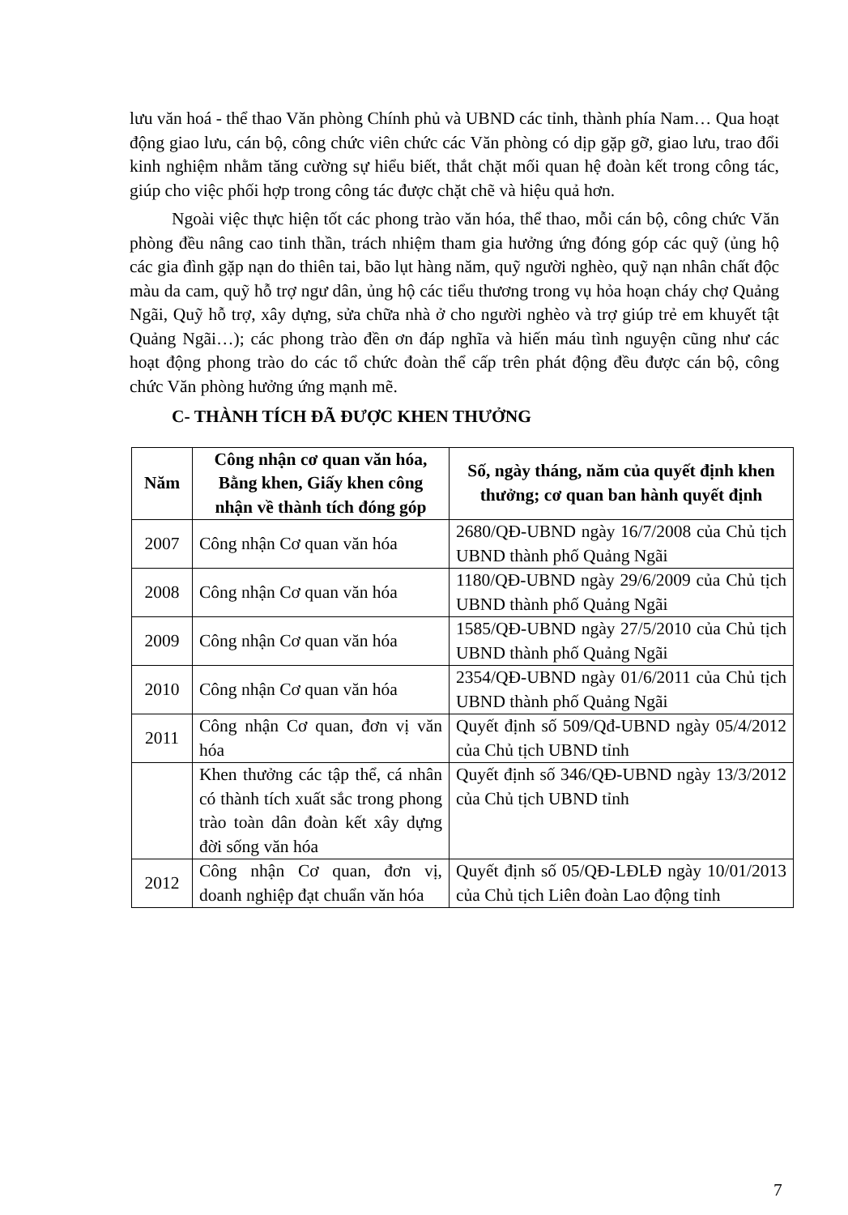lưu văn hoá - thể thao Văn phòng Chính phủ và UBND các tỉnh, thành phía Nam… Qua hoạt động giao lưu, cán bộ, công chức viên chức các Văn phòng có dịp gặp gỡ, giao lưu, trao đổi kinh nghiệm nhằm tăng cường sự hiểu biết, thắt chặt mối quan hệ đoàn kết trong công tác, giúp cho việc phối hợp trong công tác được chặt chẽ và hiệu quả hơn.
Ngoài việc thực hiện tốt các phong trào văn hóa, thể thao, mỗi cán bộ, công chức Văn phòng đều nâng cao tinh thần, trách nhiệm tham gia hưởng ứng đóng góp các quỹ (ủng hộ các gia đình gặp nạn do thiên tai, bão lụt hàng năm, quỹ người nghèo, quỹ nạn nhân chất độc màu da cam, quỹ hỗ trợ ngư dân, ủng hộ các tiểu thương trong vụ hỏa hoạn cháy chợ Quảng Ngãi, Quỹ hỗ trợ, xây dựng, sửa chữa nhà ở cho người nghèo và trợ giúp trẻ em khuyết tật Quảng Ngãi…); các phong trào đền ơn đáp nghĩa và hiến máu tình nguyện cũng như các hoạt động phong trào do các tổ chức đoàn thể cấp trên phát động đều được cán bộ, công chức Văn phòng hưởng ứng mạnh mẽ.
C- THÀNH TÍCH ĐÃ ĐƯỢC KHEN THƯỞNG
| Năm | Công nhận cơ quan văn hóa, Bằng khen, Giấy khen công nhận về thành tích đóng góp | Số, ngày tháng, năm của quyết định khen thưởng; cơ quan ban hành quyết định |
| --- | --- | --- |
| 2007 | Công nhận Cơ quan văn hóa | 2680/QĐ-UBND ngày 16/7/2008 của Chủ tịch UBND thành phố Quảng Ngãi |
| 2008 | Công nhận Cơ quan văn hóa | 1180/QĐ-UBND ngày 29/6/2009 của Chủ tịch UBND thành phố Quảng Ngãi |
| 2009 | Công nhận Cơ quan văn hóa | 1585/QĐ-UBND ngày 27/5/2010 của Chủ tịch UBND thành phố Quảng Ngãi |
| 2010 | Công nhận Cơ quan văn hóa | 2354/QĐ-UBND ngày 01/6/2011 của Chủ tịch UBND thành phố Quảng Ngãi |
| 2011 | Công nhận Cơ quan, đơn vị văn hóa | Quyết định số 509/Qđ-UBND ngày 05/4/2012 của Chủ tịch UBND tỉnh |
| | Khen thưởng các tập thể, cá nhân có thành tích xuất sắc trong phong trào toàn dân đoàn kết xây dựng đời sống văn hóa | Quyết định số 346/QĐ-UBND ngày 13/3/2012 của Chủ tịch UBND tỉnh |
| 2012 | Công nhận Cơ quan, đơn vị, doanh nghiệp đạt chuẩn văn hóa | Quyết định số 05/QĐ-LĐLĐ ngày 10/01/2013 của Chủ tịch Liên đoàn Lao động tỉnh |
7